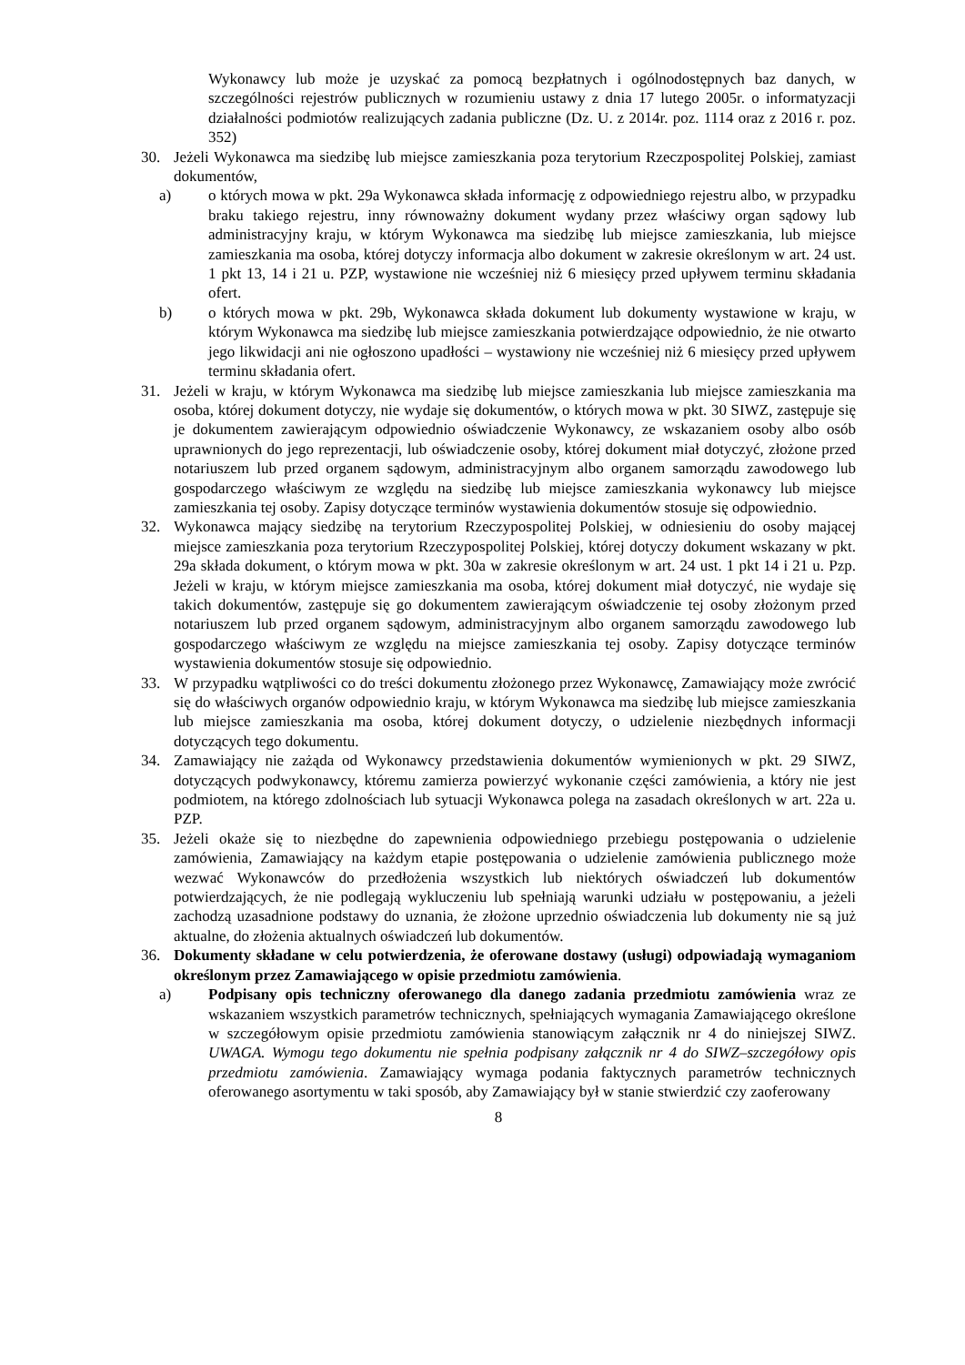Wykonawcy lub może je uzyskać za pomocą bezpłatnych i ogólnodostępnych baz danych, w szczególności rejestrów publicznych w rozumieniu ustawy z dnia 17 lutego 2005r. o informatyzacji działalności podmiotów realizujących zadania publiczne (Dz. U. z 2014r. poz. 1114 oraz z 2016 r. poz. 352)
30. Jeżeli Wykonawca ma siedzibę lub miejsce zamieszkania poza terytorium Rzeczpospolitej Polskiej, zamiast dokumentów,
a) o których mowa w pkt. 29a Wykonawca składa informację z odpowiedniego rejestru albo, w przypadku braku takiego rejestru, inny równoważny dokument wydany przez właściwy organ sądowy lub administracyjny kraju, w którym Wykonawca ma siedzibę lub miejsce zamieszkania, lub miejsce zamieszkania ma osoba, której dotyczy informacja albo dokument w zakresie określonym w art. 24 ust. 1 pkt 13, 14 i 21 u. PZP, wystawione nie wcześniej niż 6 miesięcy przed upływem terminu składania ofert.
b) o których mowa w pkt. 29b, Wykonawca składa dokument lub dokumenty wystawione w kraju, w którym Wykonawca ma siedzibę lub miejsce zamieszkania potwierdzające odpowiednio, że nie otwarto jego likwidacji ani nie ogłoszono upadłości – wystawiony nie wcześniej niż 6 miesięcy przed upływem terminu składania ofert.
31. Jeżeli w kraju, w którym Wykonawca ma siedzibę lub miejsce zamieszkania lub miejsce zamieszkania ma osoba, której dokument dotyczy, nie wydaje się dokumentów, o których mowa w pkt. 30 SIWZ, zastępuje się je dokumentem zawierającym odpowiednio oświadczenie Wykonawcy, ze wskazaniem osoby albo osób uprawnionych do jego reprezentacji, lub oświadczenie osoby, której dokument miał dotyczyć, złożone przed notariuszem lub przed organem sądowym, administracyjnym albo organem samorządu zawodowego lub gospodarczego właściwym ze względu na siedzibę lub miejsce zamieszkania wykonawcy lub miejsce zamieszkania tej osoby. Zapisy dotyczące terminów wystawienia dokumentów stosuje się odpowiednio.
32. Wykonawca mający siedzibę na terytorium Rzeczypospolitej Polskiej, w odniesieniu do osoby mającej miejsce zamieszkania poza terytorium Rzeczypospolitej Polskiej, której dotyczy dokument wskazany w pkt. 29a składa dokument, o którym mowa w pkt. 30a w zakresie określonym w art. 24 ust. 1 pkt 14 i 21 u. Pzp. Jeżeli w kraju, w którym miejsce zamieszkania ma osoba, której dokument miał dotyczyć, nie wydaje się takich dokumentów, zastępuje się go dokumentem zawierającym oświadczenie tej osoby złożonym przed notariuszem lub przed organem sądowym, administracyjnym albo organem samorządu zawodowego lub gospodarczego właściwym ze względu na miejsce zamieszkania tej osoby. Zapisy dotyczące terminów wystawienia dokumentów stosuje się odpowiednio.
33. W przypadku wątpliwości co do treści dokumentu złożonego przez Wykonawcę, Zamawiający może zwrócić się do właściwych organów odpowiednio kraju, w którym Wykonawca ma siedzibę lub miejsce zamieszkania lub miejsce zamieszkania ma osoba, której dokument dotyczy, o udzielenie niezbędnych informacji dotyczących tego dokumentu.
34. Zamawiający nie zażąda od Wykonawcy przedstawienia dokumentów wymienionych w pkt. 29 SIWZ, dotyczących podwykonawcy, któremu zamierza powierzyć wykonanie części zamówienia, a który nie jest podmiotem, na którego zdolnościach lub sytuacji Wykonawca polega na zasadach określonych w art. 22a u. PZP.
35. Jeżeli okaże się to niezbędne do zapewnienia odpowiedniego przebiegu postępowania o udzielenie zamówienia, Zamawiający na każdym etapie postępowania o udzielenie zamówienia publicznego może wezwać Wykonawców do przedłożenia wszystkich lub niektórych oświadczeń lub dokumentów potwierdzających, że nie podlegają wykluczeniu lub spełniają warunki udziału w postępowaniu, a jeżeli zachodzą uzasadnione podstawy do uznania, że złożone uprzednio oświadczenia lub dokumenty nie są już aktualne, do złożenia aktualnych oświadczeń lub dokumentów.
36. Dokumenty składane w celu potwierdzenia, że oferowane dostawy (usługi) odpowiadają wymaganiom określonym przez Zamawiającego w opisie przedmiotu zamówienia.
a) Podpisany opis techniczny oferowanego dla danego zadania przedmiotu zamówienia wraz ze wskazaniem wszystkich parametrów technicznych, spełniających wymagania Zamawiającego określone w szczegółowym opisie przedmiotu zamówienia stanowiącym załącznik nr 4 do niniejszej SIWZ. UWAGA. Wymogu tego dokumentu nie spełnia podpisany załącznik nr 4 do SIWZ–szczegółowy opis przedmiotu zamówienia. Zamawiający wymaga podania faktycznych parametrów technicznych oferowanego asortymentu w taki sposób, aby Zamawiający był w stanie stwierdzić czy zaoferowany
8